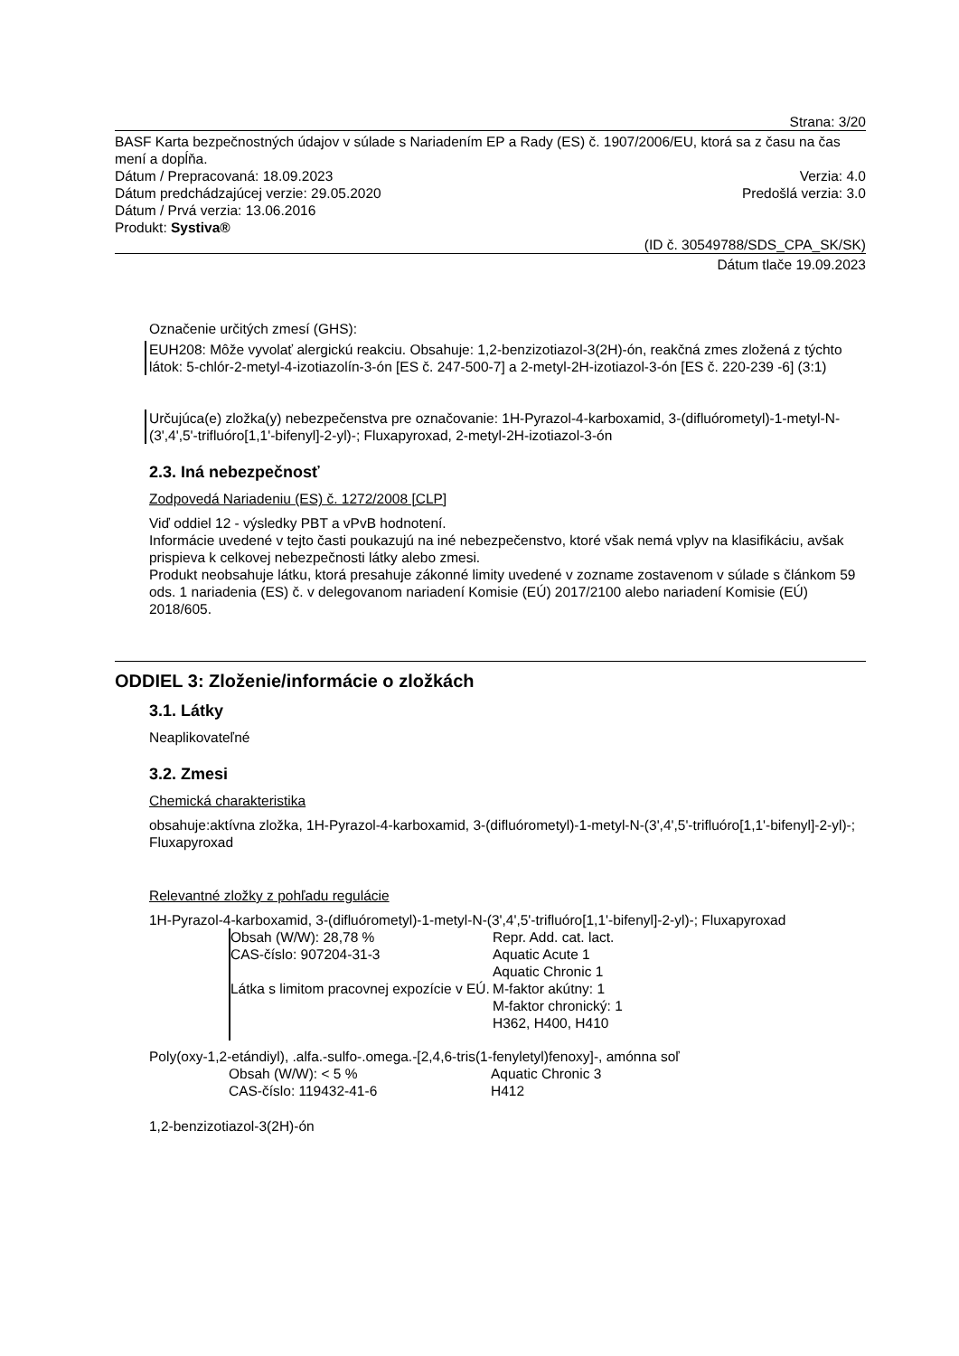Strana: 3/20
BASF Karta bezpečnostných údajov v súlade s Nariadením EP a Rady (ES) č. 1907/2006/EU, ktorá sa z času na čas mení a dopĺňa.
Dátum / Prepracovaná: 18.09.2023 Verzia: 4.0
Dátum predchádzajúcej verzie: 29.05.2020 Predošlá verzia: 3.0
Dátum / Prvá verzia: 13.06.2016
Produkt: Systiva®
(ID č. 30549788/SDS_CPA_SK/SK)
Dátum tlače 19.09.2023
Označenie určitých zmesí (GHS):
EUH208: Môže vyvolať alergickú reakciu. Obsahuje: 1,2-benzizotiazol-3(2H)-ón, reakčná zmes zložená z týchto látok: 5-chlór-2-metyl-4-izotiazolín-3-ón [ES č. 247-500-7] a 2-metyl-2H-izotiazol-3-ón [ES č. 220-239 -6] (3:1)
Určujúca(e) zložka(y) nebezpečenstva pre označovanie: 1H-Pyrazol-4-karboxamid, 3-(difluórometyl)-1-metyl-N-(3',4',5'-trifluóro[1,1'-bifenyl]-2-yl)-; Fluxapyroxad, 2-metyl-2H-izotiazol-3-ón
2.3. Iná nebezpečnosť
Zodpovedá Nariadeniu (ES) č. 1272/2008 [CLP]
Viď oddiel 12 - výsledky PBT a vPvB hodnotení.
Informácie uvedené v tejto časti poukazujú na iné nebezpečenstvo, ktoré však nemá vplyv na klasifikáciu, avšak prispieva k celkovej nebezpečnosti látky alebo zmesi.
Produkt neobsahuje látku, ktorá presahuje zákonné limity uvedené v zozname zostavenom v súlade s článkom 59 ods. 1 nariadenia (ES) č. v delegovanom nariadení Komisie (EÚ) 2017/2100 alebo nariadení Komisie (EÚ) 2018/605.
ODDIEL 3: Zloženie/informácie o zložkách
3.1. Látky
Neaplikovateľné
3.2. Zmesi
Chemická charakteristika
obsahuje:aktívna zložka, 1H-Pyrazol-4-karboxamid, 3-(difluórometyl)-1-metyl-N-(3',4',5'-trifluóro[1,1'-bifenyl]-2-yl)-; Fluxapyroxad
Relevantné zložky z pohľadu regulácie
1H-Pyrazol-4-karboxamid, 3-(difluórometyl)-1-metyl-N-(3',4',5'-trifluóro[1,1'-bifenyl]-2-yl)-; Fluxapyroxad
Obsah (W/W): 28,78 %
CAS-číslo: 907204-31-3
Látka s limitom pracovnej expozície v EÚ.
Repr. Add. cat. lact.
Aquatic Acute 1
Aquatic Chronic 1
M-faktor akútny: 1
M-faktor chronický: 1
H362, H400, H410
Poly(oxy-1,2-etándiyl), .alfa.-sulfo-.omega.-[2,4,6-tris(1-fenyletyl)fenoxy]-, amónna soľ
Obsah (W/W): < 5 %
CAS-číslo: 119432-41-6
Aquatic Chronic 3
H412
1,2-benzizotiazol-3(2H)-ón